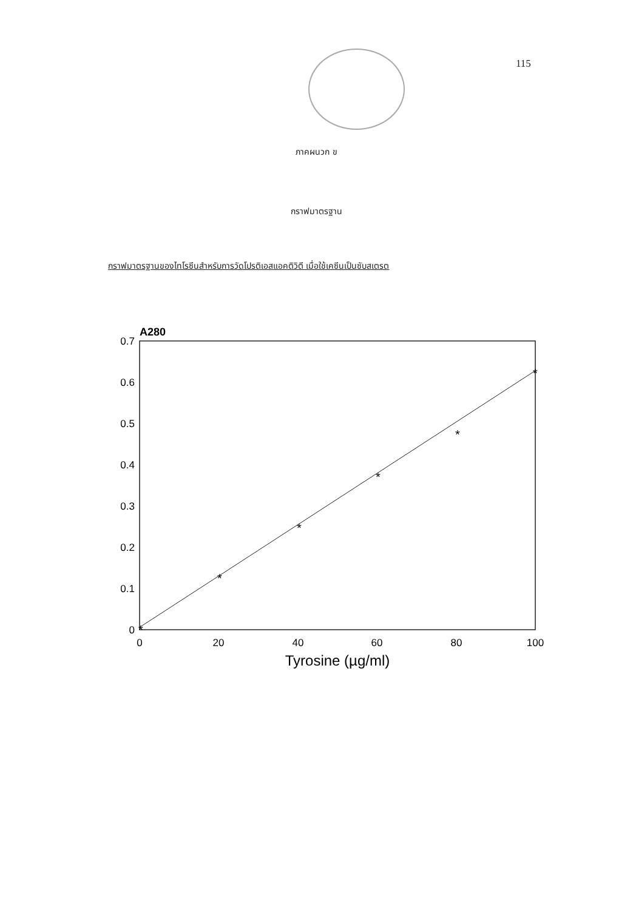115
ภาคผนวก ข
กราฟมาตรฐาน
กราฟมาตรฐานของไทโรซีนสำหรับการวัดโปรติเอสแอคติวิตี เมื่อใช้เคซีนเป็นซับสเตรต
A280
0.7
0.6
0.5
0.4
0.3
0.2
0.1
0
0
20
40
60
80
100
Tyrosine (µg/ml)
*
*
*
*
*
*